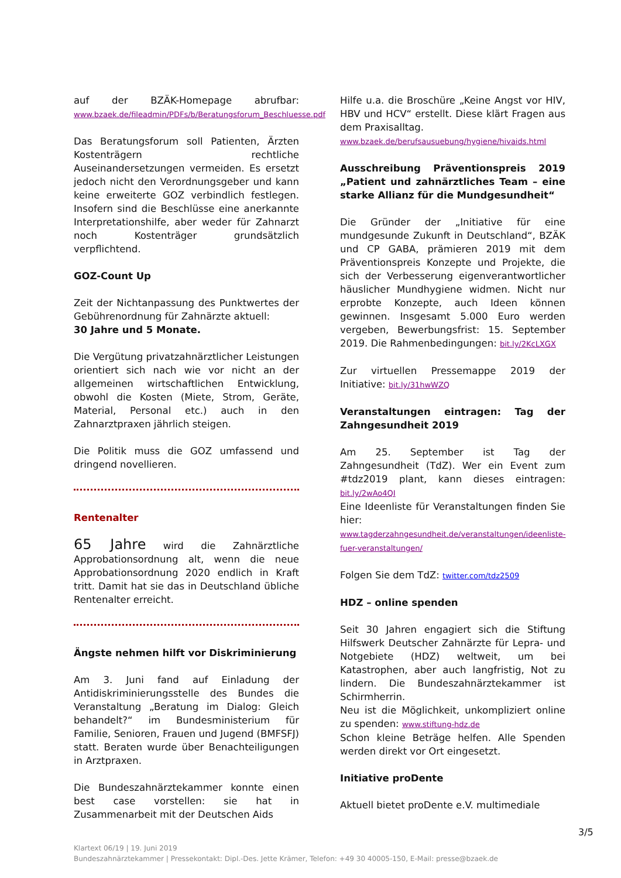auf der BZÄK-Homepage abrufbar: www.bzaek.de/fileadmin/PDFs/b/Beratungsforum_Beschluesse.pdf
Das Beratungsforum soll Patienten, Ärzten Kostenträgern rechtliche Auseinandersetzungen vermeiden. Es ersetzt jedoch nicht den Verordnungsgeber und kann keine erweiterte GOZ verbindlich festlegen. Insofern sind die Beschlüsse eine anerkannte Interpretationshilfe, aber weder für Zahnarzt noch Kostenträger grundsätzlich verpflichtend.
GOZ-Count Up
Zeit der Nichtanpassung des Punktwertes der Gebührenordnung für Zahnärzte aktuell:
30 Jahre und 5 Monate.
Die Vergütung privatzahnärztlicher Leistungen orientiert sich nach wie vor nicht an der allgemeinen wirtschaftlichen Entwicklung, obwohl die Kosten (Miete, Strom, Geräte, Material, Personal etc.) auch in den Zahnarztpraxen jährlich steigen.
Die Politik muss die GOZ umfassend und dringend novellieren.
Rentenalter
65 Jahre wird die Zahnärztliche Approbationsordnung alt, wenn die neue Approbationsordnung 2020 endlich in Kraft tritt. Damit hat sie das in Deutschland übliche Rentenalter erreicht.
Ängste nehmen hilft vor Diskriminierung
Am 3. Juni fand auf Einladung der Antidiskriminierungsstelle des Bundes die Veranstaltung „Beratung im Dialog: Gleich behandelt?“ im Bundesministerium für Familie, Senioren, Frauen und Jugend (BMFSFJ) statt. Beraten wurde über Benachteiligungen in Arztpraxen.
Die Bundeszahnärztekammer konnte einen best case vorstellen: sie hat in Zusammenarbeit mit der Deutschen Aids
Hilfe u.a. die Broschüre „Keine Angst vor HIV, HBV und HCV“ erstellt. Diese klärt Fragen aus dem Praxisalltag.
www.bzaek.de/berufsausuebung/hygiene/hivaids.html
Ausschreibung Präventionspreis 2019 „Patient und zahnärztliches Team – eine starke Allianz für die Mundgesundheit“
Die Gründer der „Initiative für eine mundgesunde Zukunft in Deutschland“, BZÄK und CP GABA, prämieren 2019 mit dem Präventionspreis Konzepte und Projekte, die sich der Verbesserung eigenverantwortlicher häuslicher Mundhygiene widmen. Nicht nur erprobte Konzepte, auch Ideen können gewinnen. Insgesamt 5.000 Euro werden vergeben, Bewerbungsfrist: 15. September 2019. Die Rahmenbedingungen: bit.ly/2KcLXGX
Zur virtuellen Pressemappe 2019 der Initiative: bit.ly/31hwWZQ
Veranstaltungen eintragen: Tag der Zahngesundheit 2019
Am 25. September ist Tag der Zahngesundheit (TdZ). Wer ein Event zum #tdz2019 plant, kann dieses eintragen: bit.ly/2wAo4QI
Eine Ideenliste für Veranstaltungen finden Sie hier:
www.tagderzahngesundheit.de/veranstaltungen/ideenliste-fuer-veranstaltungen/
Folgen Sie dem TdZ: twitter.com/tdz2509
HDZ – online spenden
Seit 30 Jahren engagiert sich die Stiftung Hilfswerk Deutscher Zahnärzte für Lepra- und Notgebiete (HDZ) weltweit, um bei Katastrophen, aber auch langfristig, Not zu lindern. Die Bundeszahnärztekammer ist Schirmherrin.
Neu ist die Möglichkeit, unkompliziert online zu spenden: www.stiftung-hdz.de
Schon kleine Beträge helfen. Alle Spenden werden direkt vor Ort eingesetzt.
Initiative proDente
Aktuell bietet proDente e.V. multimediale
3/5
Klartext 06/19 | 19. Juni 2019
Bundeszahnärztekammer | Pressekontakt: Dipl.-Des. Jette Krämer, Telefon: +49 30 40005-150, E-Mail: presse@bzaek.de